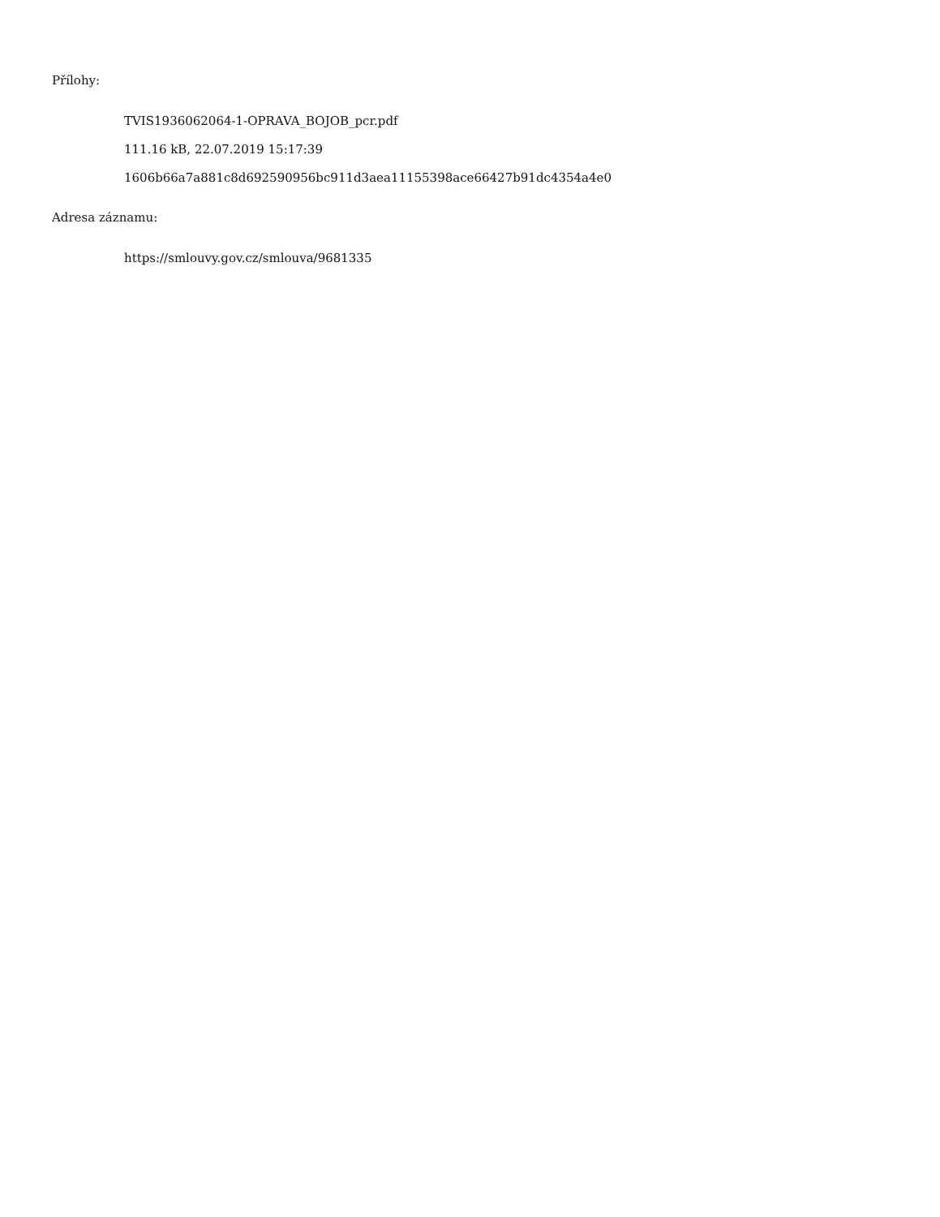Přílohy:
TVIS1936062064-1-OPRAVA_BOJOB_pcr.pdf
111.16 kB, 22.07.2019 15:17:39
1606b66a7a881c8d692590956bc911d3aea11155398ace66427b91dc4354a4e0
Adresa záznamu:
https://smlouvy.gov.cz/smlouva/9681335